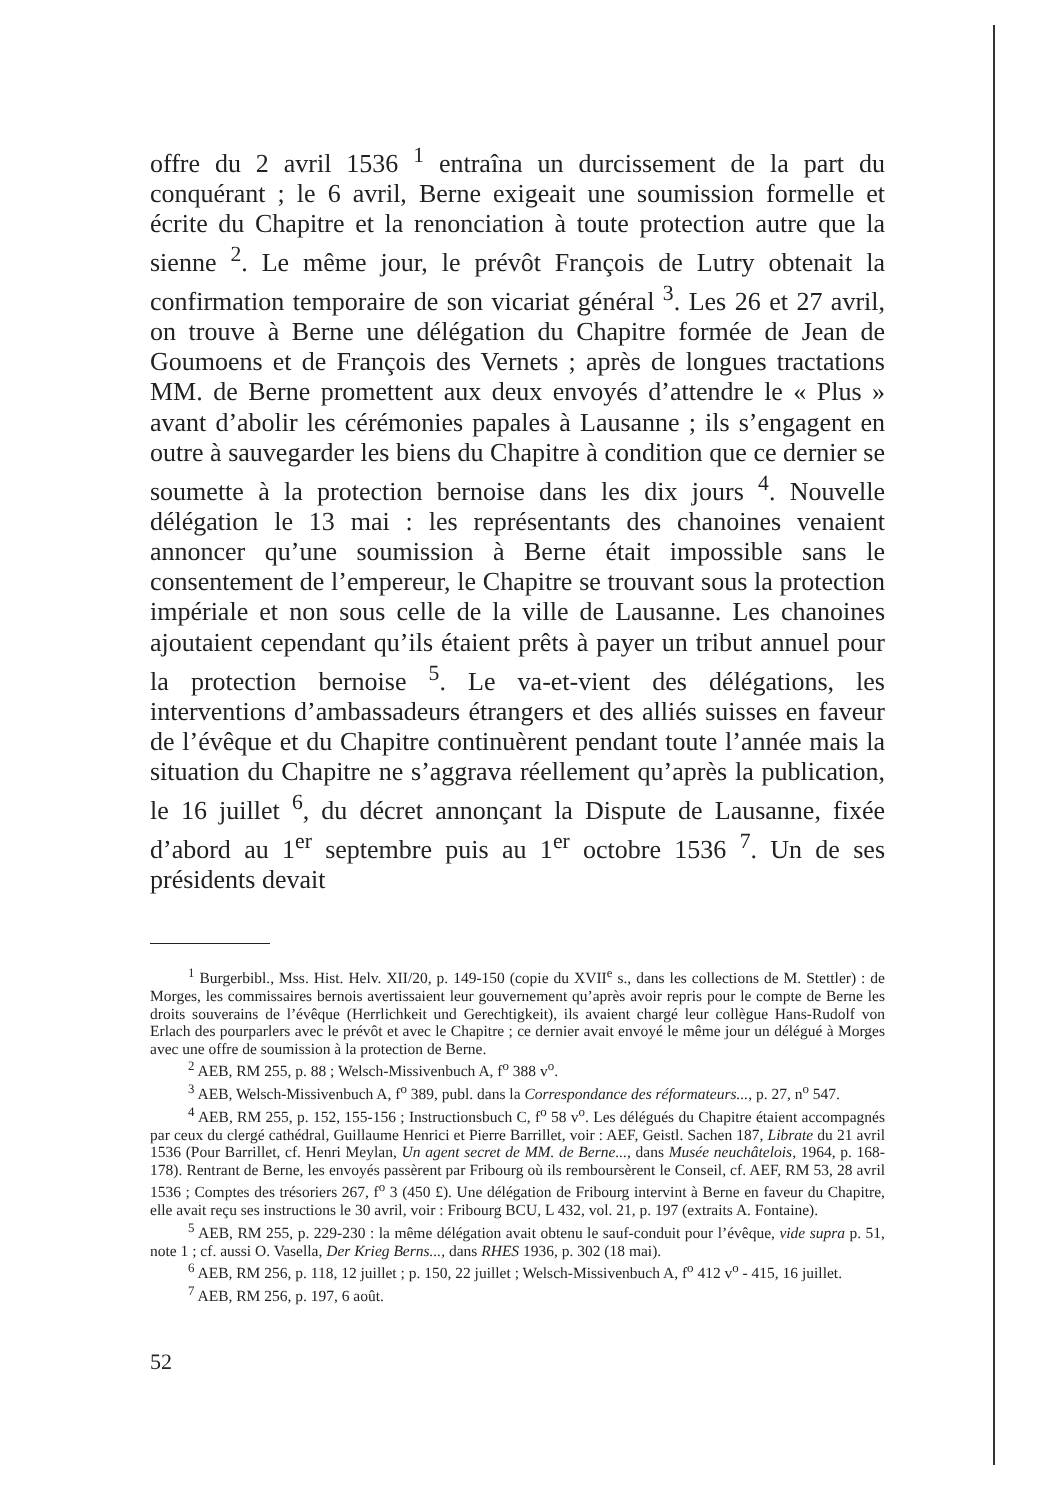offre du 2 avril 1536 <sup>1</sup> entraîna un durcissement de la part du conquérant ; le 6 avril, Berne exigeait une soumission formelle et écrite du Chapitre et la renonciation à toute protection autre que la sienne <sup>2</sup>. Le même jour, le prévôt François de Lutry obtenait la confirmation temporaire de son vicariat général <sup>3</sup>. Les 26 et 27 avril, on trouve à Berne une délégation du Chapitre formée de Jean de Goumoens et de François des Vernets ; après de longues tractations MM. de Berne promettent aux deux envoyés d’attendre le « Plus » avant d’abolir les cérémonies papales à Lausanne ; ils s’engagent en outre à sauvegarder les biens du Chapitre à condition que ce dernier se soumette à la protection bernoise dans les dix jours <sup>4</sup>. Nouvelle délégation le 13 mai : les représentants des chanoines venaient annoncer qu’une soumission à Berne était impossible sans le consentement de l’empereur, le Chapitre se trouvant sous la protection impériale et non sous celle de la ville de Lausanne. Les chanoines ajoutaient cependant qu’ils étaient prêts à payer un tribut annuel pour la protection bernoise <sup>5</sup>. Le va-et-vient des délégations, les interventions d’ambassadeurs étrangers et des alliés suisses en faveur de l’évêque et du Chapitre continuèrent pendant toute l’année mais la situation du Chapitre ne s’aggrava réellement qu’après la publication, le 16 juillet <sup>6</sup>, du décret annonçant la Dispute de Lausanne, fixée d’abord au 1<sup>er</sup> septembre puis au 1<sup>er</sup> octobre 1536 <sup>7</sup>. Un de ses présidents devait
<sup>1</sup> Burgerbibl., Mss. Hist. Helv. XII/20, p. 149-150 (copie du XVII<sup>e</sup> s., dans les collections de M. Stettler) : de Morges, les commissaires bernois avertissaient leur gouvernement qu’après avoir repris pour le compte de Berne les droits souverains de l’évêque (Herrlichkeit und Gerechtigkeit), ils avaient chargé leur collègue Hans-Rudolf von Erlach des pourparlers avec le prévôt et avec le Chapitre ; ce dernier avait envoyé le même jour un délégué à Morges avec une offre de soumission à la protection de Berne.
<sup>2</sup> AEB, RM 255, p. 88 ; Welsch-Missivenbuch A, f<sup>o</sup> 388 v<sup>o</sup>.
<sup>3</sup> AEB, Welsch-Missivenbuch A, f<sup>o</sup> 389, publ. dans la Correspondance des réformateurs..., p. 27, n<sup>o</sup> 547.
<sup>4</sup> AEB, RM 255, p. 152, 155-156 ; Instructionsbuch C, f<sup>o</sup> 58 v<sup>o</sup>. Les délégués du Chapitre étaient accompagnés par ceux du clergé cathédral, Guillaume Henrici et Pierre Barrillet, voir : AEF, Geistl. Sachen 187, Librate du 21 avril 1536 (Pour Barrillet, cf. Henri Meylan, Un agent secret de MM. de Berne..., dans Musée neuchâtelois, 1964, p. 168-178). Rentrant de Berne, les envoyés passèrent par Fribourg où ils remboursèrent le Conseil, cf. AEF, RM 53, 28 avril 1536 ; Comptes des trésoriers 267, f<sup>o</sup> 3 (450 £). Une délégation de Fribourg intervint à Berne en faveur du Chapitre, elle avait reçu ses instructions le 30 avril, voir : Fribourg BCU, L 432, vol. 21, p. 197 (extraits A. Fontaine).
<sup>5</sup> AEB, RM 255, p. 229-230 : la même délégation avait obtenu le sauf-conduit pour l’évêque, vide supra p. 51, note 1 ; cf. aussi O. Vasella, Der Krieg Berns..., dans RHES 1936, p. 302 (18 mai).
<sup>6</sup> AEB, RM 256, p. 118, 12 juillet ; p. 150, 22 juillet ; Welsch-Missivenbuch A, f<sup>o</sup> 412 v<sup>o</sup> - 415, 16 juillet.
<sup>7</sup> AEB, RM 256, p. 197, 6 août.
52